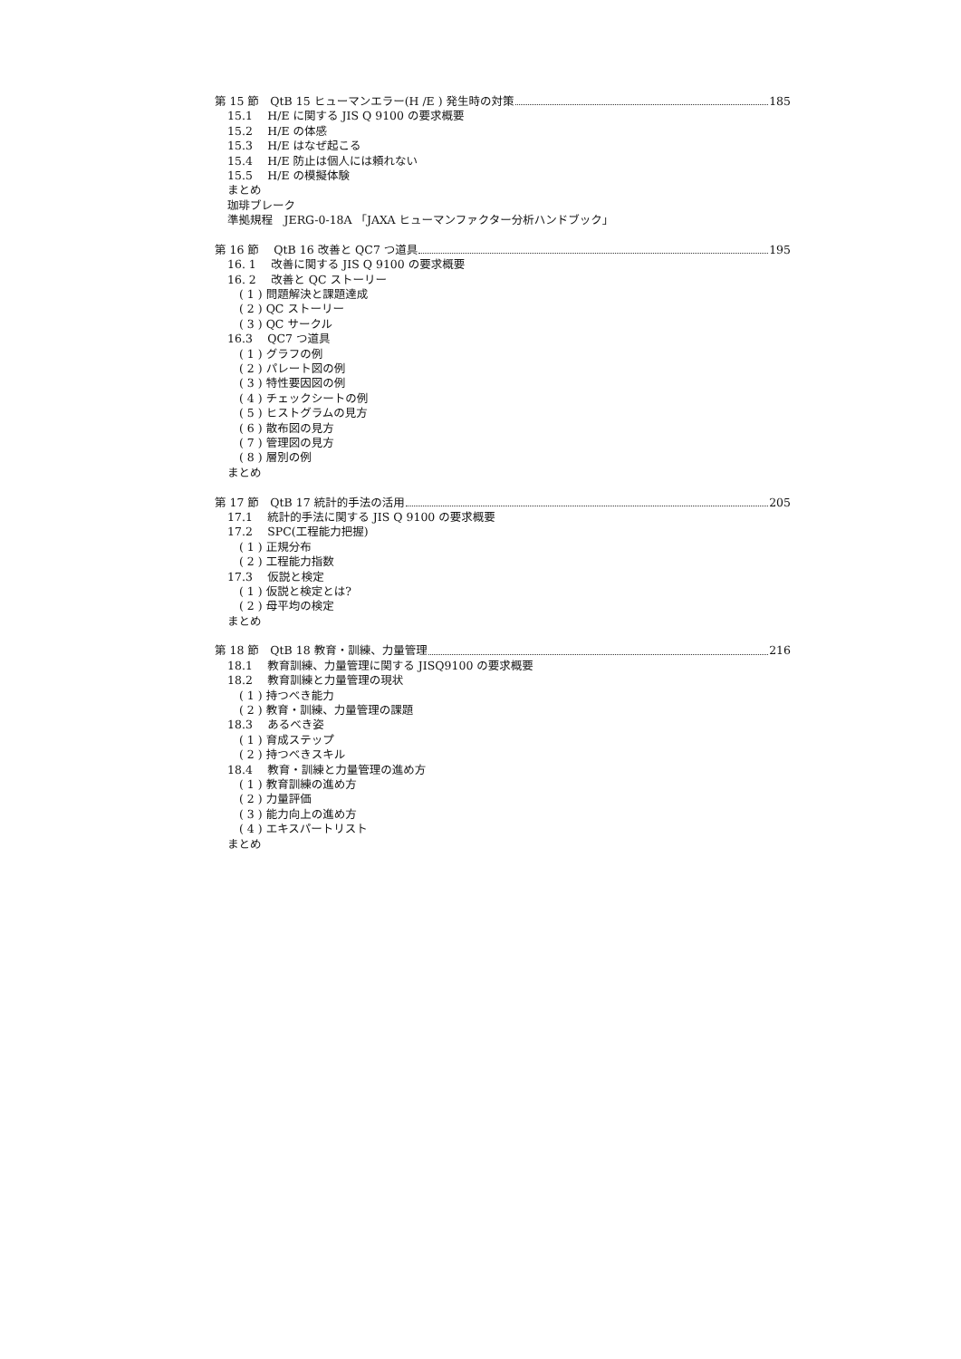第 15 節　QtB 15 ヒューマンエラー(H /E ) 発生時の対策 185
15.1　 H/E に関する JIS Q 9100 の要求概要
15.2　 H/E の体感
15.3　 H/E はなぜ起こる
15.4　 H/E 防止は個人には頼れない
15.5　 H/E の模擬体験
まとめ
珈琲ブレーク
準拠規程　JERG-0-18A 「JAXA ヒューマンファクター分析ハンドブック」
第 16 節　 QtB 16 改善と QC7 つ道具 195
16. 1　 改善に関する JIS Q 9100 の要求概要
16. 2　 改善と QC ストーリー
( 1 ) 問題解決と課題達成
( 2 ) QC ストーリー
( 3 ) QC サークル
16.3　 QC7 つ道具
( 1 ) グラフの例
( 2 ) パレート図の例
( 3 ) 特性要因図の例
( 4 ) チェックシートの例
( 5 ) ヒストグラムの見方
( 6 ) 散布図の見方
( 7 ) 管理図の見方
( 8 ) 層別の例
まとめ
第 17 節　QtB 17 統計的手法の活用 205
17.1　 統計的手法に関する JIS Q 9100 の要求概要
17.2　 SPC(工程能力把握)
( 1 ) 正規分布
( 2 ) 工程能力指数
17.3　 仮説と検定
( 1 ) 仮説と検定とは?
( 2 ) 母平均の検定
まとめ
第 18 節　QtB 18 教育・訓練、力量管理 216
18.1　 教育訓練、力量管理に関する JISQ9100 の要求概要
18.2　 教育訓練と力量管理の現状
( 1 ) 持つべき能力
( 2 ) 教育・訓練、力量管理の課題
18.3　 あるべき姿
( 1 ) 育成ステップ
( 2 ) 持つべきスキル
18.4　 教育・訓練と力量管理の進め方
( 1 ) 教育訓練の進め方
( 2 ) 力量評価
( 3 ) 能力向上の進め方
( 4 ) エキスパートリスト
まとめ